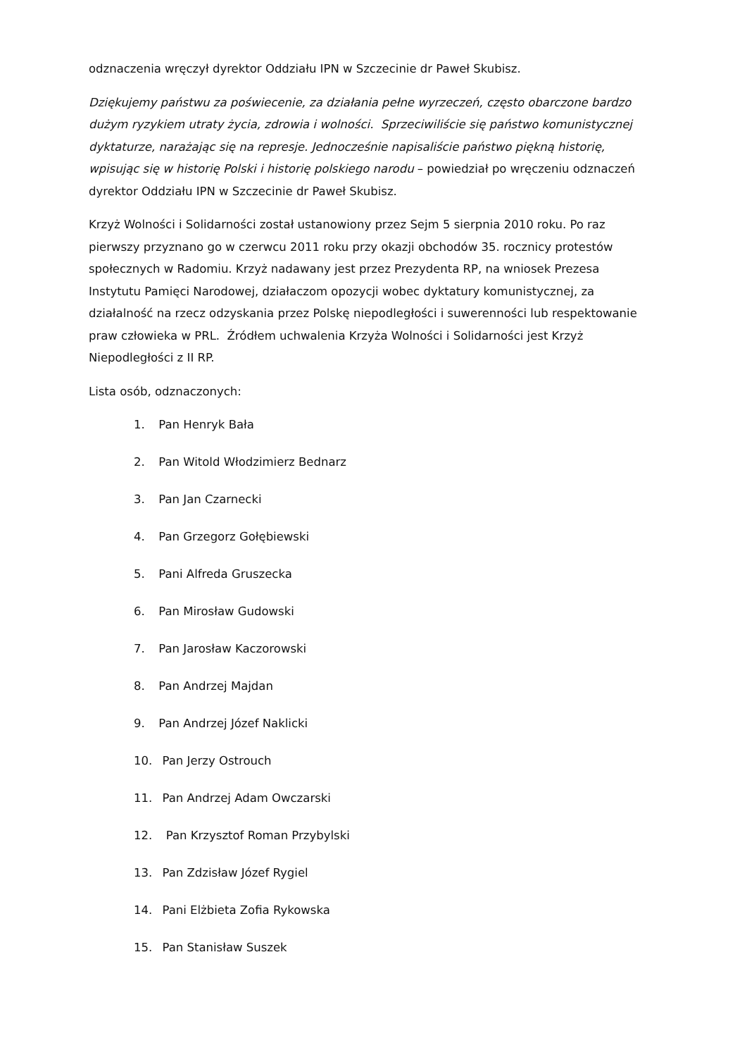odznaczenia wręczył dyrektor Oddziału IPN w Szczecinie dr Paweł Skubisz.
Dziękujemy państwu za poświecenie, za działania pełne wyrzeczeń, często obarczone bardzo dużym ryzykiem utraty życia, zdrowia i wolności. Sprzeciwiliście się państwo komunistycznej dyktaturze, narażając się na represje. Jednocześnie napisaliście państwo piękną historię, wpisując się w historię Polski i historię polskiego narodu – powiedział po wręczeniu odznaczeń dyrektor Oddziału IPN w Szczecinie dr Paweł Skubisz.
Krzyż Wolności i Solidarności został ustanowiony przez Sejm 5 sierpnia 2010 roku. Po raz pierwszy przyznano go w czerwcu 2011 roku przy okazji obchodów 35. rocznicy protestów społecznych w Radomiu. Krzyż nadawany jest przez Prezydenta RP, na wniosek Prezesa Instytutu Pamięci Narodowej, działaczom opozycji wobec dyktatury komunistycznej, za działalność na rzecz odzyskania przez Polskę niepodległości i suwerenności lub respektowanie praw człowieka w PRL. Źródłem uchwalenia Krzyża Wolności i Solidarności jest Krzyż Niepodległości z II RP.
Lista osób, odznaczonych:
1. Pan Henryk Bała
2. Pan Witold Włodzimierz Bednarz
3. Pan Jan Czarnecki
4. Pan Grzegorz Gołębiewski
5. Pani Alfreda Gruszecka
6. Pan Mirosław Gudowski
7. Pan Jarosław Kaczorowski
8. Pan Andrzej Majdan
9. Pan Andrzej Józef Naklicki
10. Pan Jerzy Ostrouch
11. Pan Andrzej Adam Owczarski
12. Pan Krzysztof Roman Przybylski
13. Pan Zdzisław Józef Rygiel
14. Pani Elżbieta Zofia Rykowska
15. Pan Stanisław Suszek